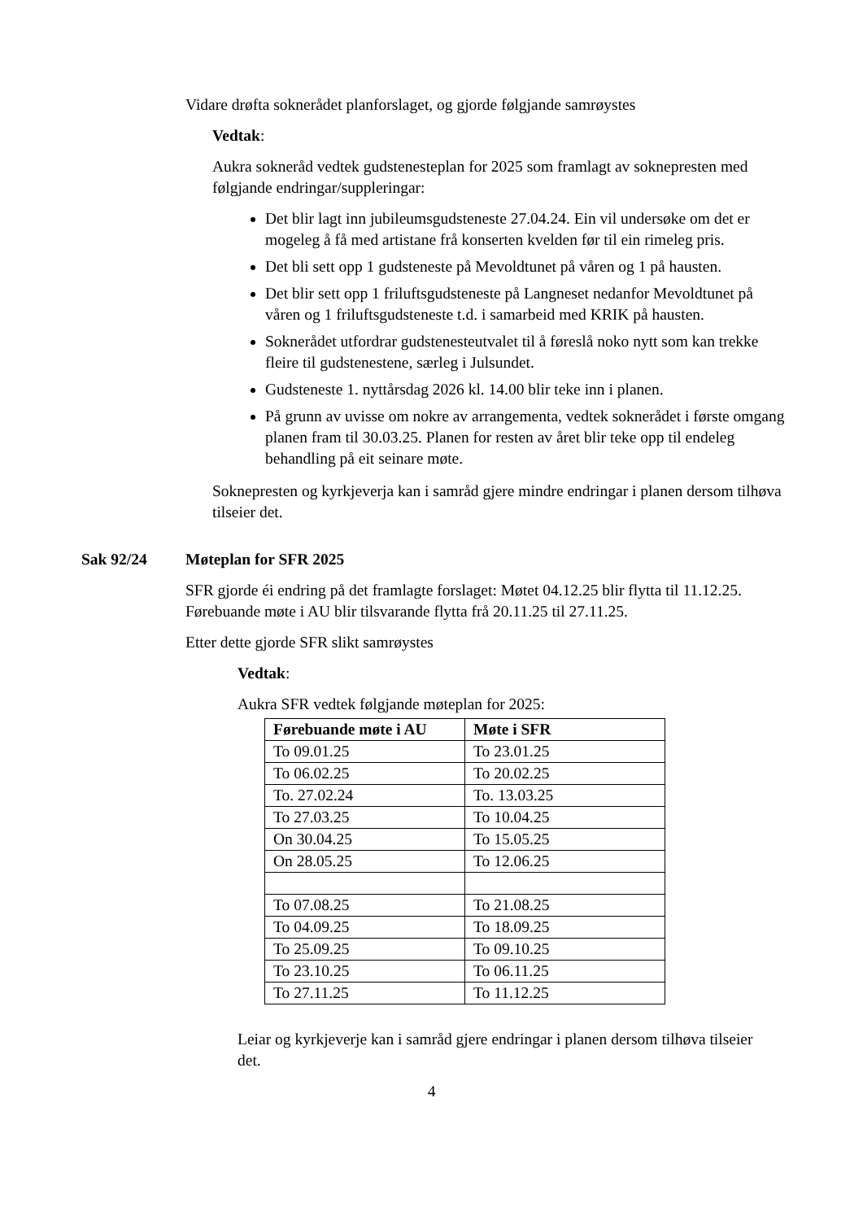Vidare drøfta soknerådet planforslaget, og gjorde følgjande samrøystes
Vedtak:
Aukra sokneråd vedtek gudstenesteplan for 2025 som framlagt av soknepresten med følgjande endringar/suppleringar:
Det blir lagt inn jubileumsgudsteneste 27.04.24. Ein vil undersøke om det er mogeleg å få med artistane frå konserten kvelden før til ein rimeleg pris.
Det bli sett opp 1 gudsteneste på Mevoldtunet på våren og 1 på hausten.
Det blir sett opp 1 friluftsgudsteneste på Langneset nedanfor Mevoldtunet på våren og 1 friluftsgudsteneste t.d. i samarbeid med KRIK på hausten.
Soknerådet utfordrar gudstenesteutvalet til å føreslå noko nytt som kan trekke fleire til gudstenestene, særleg i Julsundet.
Gudsteneste 1. nyttårsdag 2026 kl. 14.00 blir teke inn i planen.
På grunn av uvisse om nokre av arrangementa, vedtek soknerådet i første omgang planen fram til 30.03.25. Planen for resten av året blir teke opp til endeleg behandling på eit seinare møte.
Soknepresten og kyrkjeverja kan i samråd gjere mindre endringar i planen dersom tilhøva tilseier det.
Sak 92/24 Møteplan for SFR 2025
SFR gjorde éi endring på det framlagte forslaget: Møtet 04.12.25 blir flytta til 11.12.25. Førebuande møte i AU blir tilsvarande flytta frå 20.11.25 til 27.11.25.
Etter dette gjorde SFR slikt samrøystes
Vedtak:
Aukra SFR vedtek følgjande møteplan for 2025:
| Førebuande møte i AU | Møte i SFR |
| --- | --- |
| To 09.01.25 | To 23.01.25 |
| To 06.02.25 | To 20.02.25 |
| To. 27.02.24 | To. 13.03.25 |
| To 27.03.25 | To 10.04.25 |
| On 30.04.25 | To 15.05.25 |
| On 28.05.25 | To 12.06.25 |
| To 07.08.25 | To 21.08.25 |
| To 04.09.25 | To 18.09.25 |
| To 25.09.25 | To 09.10.25 |
| To 23.10.25 | To 06.11.25 |
| To 27.11.25 | To 11.12.25 |
Leiar og kyrkjeverje kan i samråd gjere endringar i planen dersom tilhøva tilseier det.
4